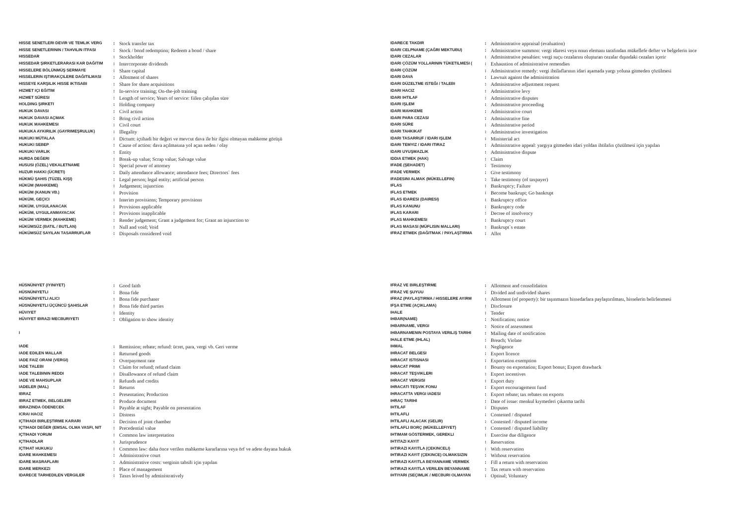| HISSE SENETLERI DEVIR VE TEMLIK VERG | : | Stock transfer tax |
| HISSE SENETLERININ / TAHVILIN ITFASI | : | Stock / bond redemption; Redeem a bond / share |
| HISSEDAR | : | Stockholder |
| HISSEDAR ŞIRKETLERARASI KAR DAĞITIM | : | Intercorporate dividends |
| HISSELERE BÖLÜNMÜŞ SERMAYE | : | Share capital |
| HISSELERIN IŞTIRAKÇILERE DAĞITILMASI | : | Allotment of shares |
| HISSEYE KARŞILIK HISSE IKTISABI | : | Share for share acquisitions |
| HIZMET IÇI EĞITIM | : | In-service training; On-the-job training |
| HIZMET SÜRESI | : | Length of service; Years of service: fiilen çalışılan süre |
| HOLDING ŞIRKETI | : | Holding company |
| HUKUK DAVASI | : | Civil action |
| HUKUK DAVASI AÇMAK | : | Bring civil action |
| HUKUK MAHKEMESI | : | Civil court |
| HUKUKA AYKIRILIK (GAYRIMEŞRULUK) | : | Illegality |
| HUKUKI MÜTALAA | : | Dictum: içtihadi bir değeri ve mevcut dava ile bir ilgisi olmayan mahkeme görüşü |
| HUKUKI SEBEP | : | Cause of action: dava açılmasına yol açan neden / olay |
| HUKUKI VARLIK | : | Entity |
| HURDA DEĞERI | : | Break-up value; Scrap value; Salvage value |
| HUSUSI (ÖZEL) VEKALETNAME | : | Special power of attorney |
| HUZUR HAKKI (ÜCRETI) | : | Daily attendance allowance; attendance fees; Directors` fees |
| HÜKMÜ ŞAHIS (TÜZEL KIŞI) | : | Legal person; legal entity; artificial person |
| HÜKÜM (MAHKEME) | : | Judgement; injunction |
| HÜKÜM (KANUN VB.) | : | Provision |
| HÜKÜM, GEÇICI | : | Interim provisions; Temporary provisions |
| HÜKÜM, UYGULANACAK | : | Provisions applicable |
| HÜKÜM, UYGULANMAYACAK | : | Provisions inapplicable |
| HÜKÜM VERMEK (MAHKEME) | : | Render judgement; Grant a judgement for; Grant an injunction to |
| HÜKÜMSÜZ (BATIL / BUTLAN) | : | Null and void; Void |
| HÜKÜMSÜZ SAYILAN TASARRUFLAR | : | Disposals considered void |
| IDARECE TAKDIR | : | Administrative appraisal (evaluation) |
| IDARI CELPNAME (ÇAĞRI MEKTUBU) | : | Administrative summon: vergi idaresi veya onun elemanı tarafından mükellefe defter ve belgelerin ince |
| IDARI CEZALAR | : | Administrative penalties: vergi suçu cezalarını oluşturan cezalar dışındaki cezaları içerir |
| IDARI ÇÖZÜM YOLLARININ TÜKETILMESI ( | : | Exhaustion of administrative remendies |
| IDARI ÇÖZÜM | : | Administrative remedy: vergi ihtilaflarının idari aşamada yargı yoluna gitmeden çözülmesi |
| IDARI DAVA | : | Lawsuit against the administration |
| IDARI DÜZELTME ISTEĞI / TALEBI | : | Administrative adjustment request |
| IDARI HACIZ | : | Administrative levy |
| IDARI IHTILAF | : | Administrative disputes |
| IDARI IŞLEM | : | Administrative proceeding |
| IDARI MAHKEME | : | Administrative court |
| IDARI PARA CEZASI | : | Administrative fine |
| IDARI SÜRE | : | Administrative period |
| IDARI TAHKIKAT | : | Administrative investigation |
| IDARI TASARRUF / IDARI IŞLEM | : | Ministerial act |
| IDARI TEMYIZ / IDARI ITIRAZ | : | Administrative appeal: yargıya gitmeden idari yoldan ihtilafın çözülmesi için yapılan |
| IDARI UYUŞMAZLIK | : | Administrative dispute |
| IDDIA ETMEK (HAK) | : | Claim |
| IFADE (ŞEHADET) | : | Testimony |
| IFADE VERMEK | : | Give testimony |
| IFADESINI ALMAK (MÜKELLEFIN) | : | Take testimony (of taxpayer) |
| IFLAS | : | Bankruptcy; Failure |
| IFLAS ETMEK | : | Become bankrupt; Go bankrupt |
| IFLAS IDARESI (DAIRESI) | : | Bankruptcy office |
| IFLAS KANUNU | : | Bankruptcy code |
| IFLAS KARARI | : | Decree of insolvency |
| IFLAS MAHKEMESI | : | Bankruptcy court |
| IFLAS MASASI (MÜFLISIN MALLARI) | : | Bankrupt`s estate |
| IFRAZ ETMEK (DAĞITMAK / PAYLAŞTIRMA | : | Allot |
| HÜSNÜNIYET (IYINIYET) | : | Good faith |
| HÜSNÜNIYETLI | : | Bona fide |
| HÜSNÜNIYETLI ALICI | : | Bona fide purchaser |
| HÜSNÜNIYETLI ÜÇÜNCÜ ŞAHISLAR | : | Bona fide third parties |
| HÜVIYET | : | Identity |
| HÜVIYET IBRAZI MECBURIYETI | : | Obligation to show identity |
| I | | |
| IADE | : | Remission; rebate; refund: ücret, para, vergi vb. Geri verme |
| IADE EDILEN MALLAR | : | Returned goods |
| IADE FAIZ ORANI (VERGI) | : | Overpayment rate |
| IADE TALEBI | : | Claim for refund; refund claim |
| IADE TALEBININ REDDI | : | Disallowance of refund claim |
| IADE VE MAHSUPLAR | : | Refunds and credits |
| IADELER (MAL) | : | Returns |
| IBRAZ | : | Presentation; Production |
| IBRAZ ETMEK, BELGELERI | : | Produce document |
| IBRAZINDA ÖDENECEK | : | Payable at sight; Payable on presentation |
| ICRAI HACIZ | : | Distress |
| IÇTIHADI BIRLEŞTIRME KARARI | : | Decision of joint chamber |
| IÇTIHADI DEĞER (EMSAL OLMA VASFI, NIT | : | Precedential value |
| IÇTIHADI YORUM | : | Common law interpretation |
| IÇTIHADLAR | : | Jurisprudence |
| IÇTIHAT HUKUKU | : | Common law: daha önce verilen mahkeme kararlarına veya örf ve adete dayana hukuk |
| IDARE MAHKEMESI | : | Administrative court |
| IDARE MASRAFLARI | : | Administrative costs: verginin tahsili için yapılan |
| IDARE MERKEZI | : | Place of management |
| IDARECE TARHEDILEN VERGILER | : | Taxes leived by administratively |
| IFRAZ VE BIRLEŞTIRME | : | Allotment and consolidation |
| IFRAZ VE ŞUYUU | : | Divided and undivided shares |
| IFRAZ (PAYLAŞTIRMA / HISSELERE AYIRM | : | Allotment (of property): bir taşınmazın hissedarlara paylaştırılması, hisselerin belirlenmesi |
| IFŞA ETME (AÇIKLAMA) | : | Disclosure |
| IHALE | : | Tender |
| IHBAR(NAME) | : | Notification; notice |
| IHBARNAME, VERGI | : | Notice of assessment |
| IHBARNAMENIN POSTAYA VERILIŞ TARIHI | : | Mailing date of notification |
| IHALE ETME (IHLAL) | : | Breach; Violate |
| IHMAL | : | Negligence |
| IHRACAT BELGESI | : | Export licence |
| IHRACAT ISTISNASI | : | Exportation exemption |
| IHRACAT PRIMI | : | Bounty on exportation; Export bonus; Export drawback |
| IHRACAT TEŞVIKLERI | : | Export incentives |
| IHRACAT VERGISI | : | Export duty |
| IHRACATI TEŞVIK FONU | : | Export encouragement fund |
| IHRACATTA VERGI IADESI | : | Export rebate; tax rebates on exports |
| IHRAÇ TARIHI | : | Date of issue: menkul kıymetleri çıkarma tarihi |
| IHTILAF | : | Disputes |
| IHTILAFLI | : | Contested / disputed |
| IHTILAFLI ALACAK (GELIR) | : | Contested / disputed income |
| IHTILAFLI BORÇ (MÜKELLEFIYET) | : | Contested / disputed liability |
| IHTIMAM GÖSTERMEK, GEREKLI | : | Exercise due diligence |
| IHTITAZI KAYIT | : | Reservation |
| IHTIRAZI KAYITLA (ÇEKINCELI) | : | With reservation |
| IHTIRAZI KAYIT (ÇEKINCE) OLMAKSIZIN | : | Without reservation |
| IHTIRAZI KAYITLA BEYANNAME VERMEK | : | Fill a return with reservation |
| IHTIRAZI KAYITLA VERILEN BEYANNAME | : | Tax return with reservation |
| IHTIYARI (SEÇIMLIK / MECBURI OLMAYAN | : | Optinal; Voluntary |